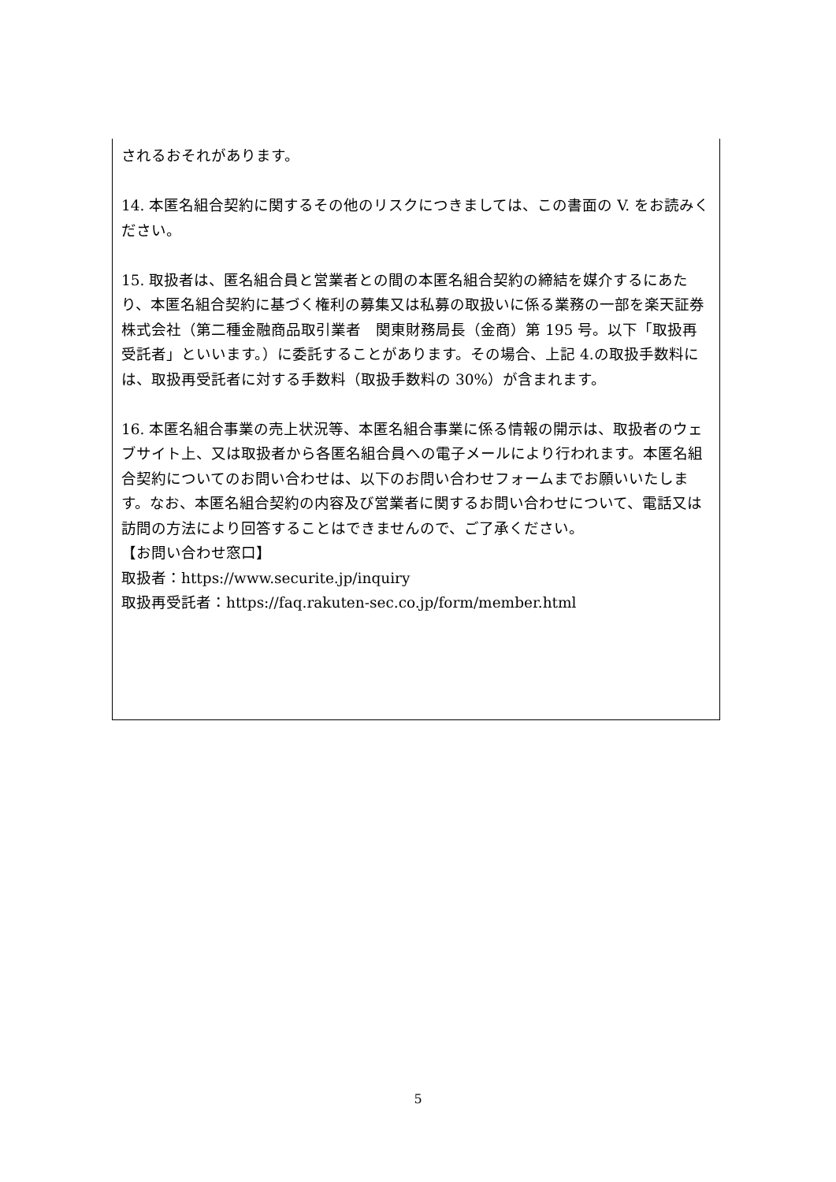されるおそれがあります。
14. 本匿名組合契約に関するその他のリスクにつきましては、この書面の V. をお読みください。
15. 取扱者は、匿名組合員と営業者との間の本匿名組合契約の締結を媒介するにあたり、本匿名組合契約に基づく権利の募集又は私募の取扱いに係る業務の一部を楽天証券株式会社（第二種金融商品取引業者　関東財務局長（金商）第 195 号。以下「取扱再受託者」といいます。）に委託することがあります。その場合、上記 4.の取扱手数料には、取扱再受託者に対する手数料（取扱手数料の 30%）が含まれます。
16. 本匿名組合事業の売上状況等、本匿名組合事業に係る情報の開示は、取扱者のウェブサイト上、又は取扱者から各匿名組合員への電子メールにより行われます。本匿名組合契約についてのお問い合わせは、以下のお問い合わせフォームまでお願いいたします。なお、本匿名組合契約の内容及び営業者に関するお問い合わせについて、電話又は訪問の方法により回答することはできませんので、ご了承ください。
【お問い合わせ窓口】
取扱者：https://www.securite.jp/inquiry
取扱再受託者：https://faq.rakuten-sec.co.jp/form/member.html
5